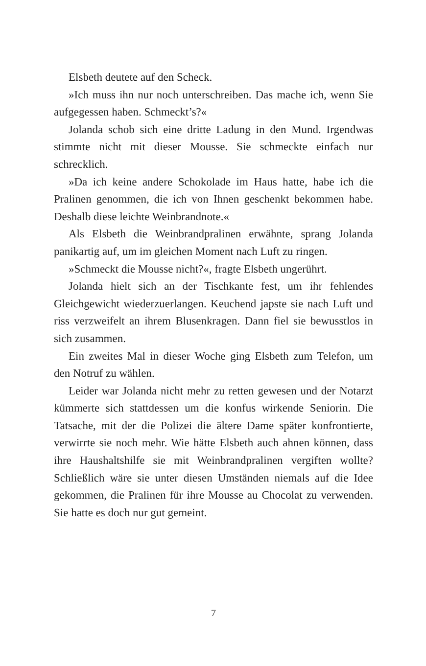Elsbeth deutete auf den Scheck.
»Ich muss ihn nur noch unterschreiben. Das mache ich, wenn Sie aufgegessen haben. Schmeckt’s?«
Jolanda schob sich eine dritte Ladung in den Mund. Irgendwas stimmte nicht mit dieser Mousse. Sie schmeckte einfach nur schrecklich.
»Da ich keine andere Schokolade im Haus hatte, habe ich die Pralinen genommen, die ich von Ihnen geschenkt bekommen habe. Deshalb diese leichte Weinbrandnote.«
Als Elsbeth die Weinbrandpralinen erwähnte, sprang Jolanda panikartig auf, um im gleichen Moment nach Luft zu ringen.
»Schmeckt die Mousse nicht?«, fragte Elsbeth ungerührt.
Jolanda hielt sich an der Tischkante fest, um ihr fehlendes Gleichgewicht wiederzuerlangen. Keuchend japste sie nach Luft und riss verzweifelt an ihrem Blusenkragen. Dann fiel sie bewusstlos in sich zusammen.
Ein zweites Mal in dieser Woche ging Elsbeth zum Telefon, um den Notruf zu wählen.
Leider war Jolanda nicht mehr zu retten gewesen und der Notarzt kümmerte sich stattdessen um die konfus wirkende Seniorin. Die Tatsache, mit der die Polizei die ältere Dame später konfrontierte, verwirrte sie noch mehr. Wie hätte Elsbeth auch ahnen können, dass ihre Haushaltshilfe sie mit Weinbrandpralinen vergiften wollte? Schließlich wäre sie unter diesen Umständen niemals auf die Idee gekommen, die Pralinen für ihre Mousse au Chocolat zu verwenden. Sie hatte es doch nur gut gemeint.
7